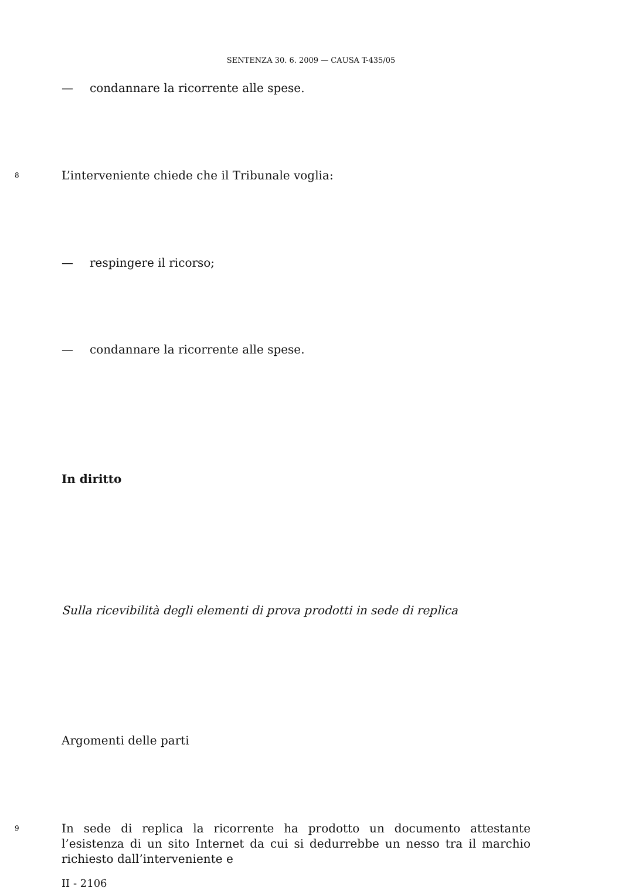SENTENZA 30. 6. 2009 — CAUSA T-435/05
— condannare la ricorrente alle spese.
8
L’interveniente chiede che il Tribunale voglia:
— respingere il ricorso;
— condannare la ricorrente alle spese.
In diritto
Sulla ricevibilità degli elementi di prova prodotti in sede di replica
Argomenti delle parti
9
In sede di replica la ricorrente ha prodotto un documento attestante l’esistenza di un sito Internet da cui si dedurrebbe un nesso tra il marchio richiesto dall’interveniente e
II - 2106